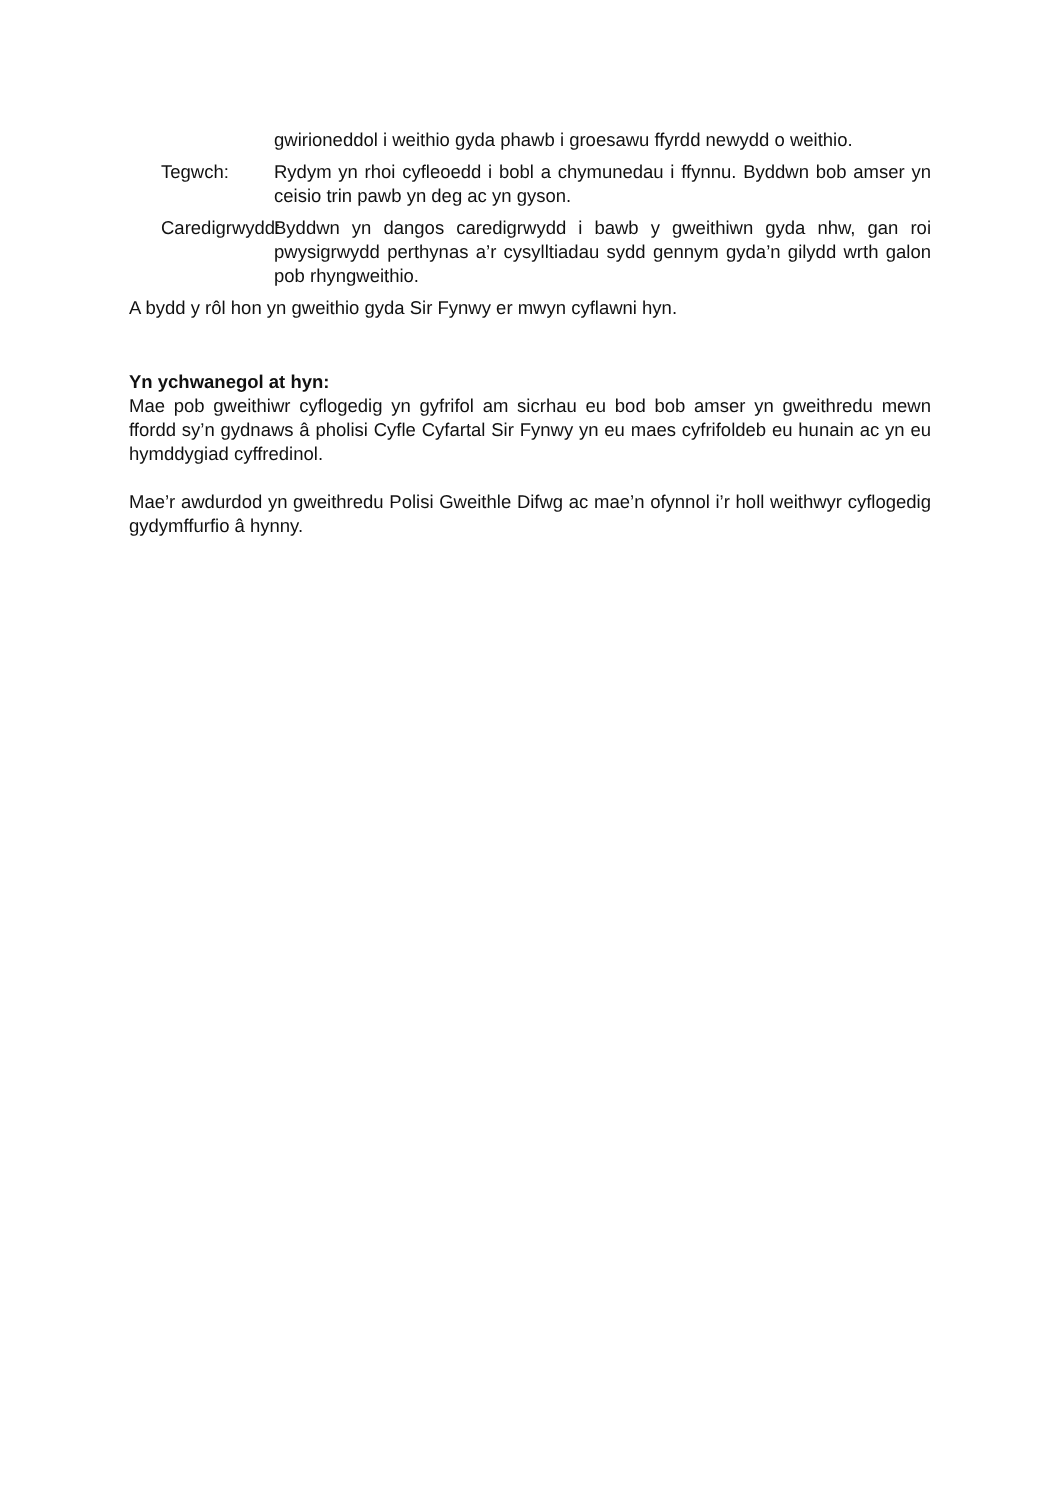gwirioneddol i weithio gyda phawb i groesawu ffyrdd newydd o weithio.
Tegwch: Rydym yn rhoi cyfleoedd i bobl a chymunedau i ffynnu. Byddwn bob amser yn ceisio trin pawb yn deg ac yn gyson.
Caredigrwydd: Byddwn yn dangos caredigrwydd i bawb y gweithiwn gyda nhw, gan roi pwysigrwydd perthynas a’r cysylltiadau sydd gennym gyda’n gilydd wrth galon pob rhyngweithio.
A bydd y rôl hon yn gweithio gyda Sir Fynwy er mwyn cyflawni hyn.
Yn ychwanegol at hyn:
Mae pob gweithiwr cyflogedig yn gyfrifol am sicrhau eu bod bob amser yn gweithredu mewn ffordd sy’n gydnaws â pholisi Cyfle Cyfartal Sir Fynwy yn eu maes cyfrifoldeb eu hunain ac yn eu hymddygiad cyffredinol.
Mae’r awdurdod yn gweithredu Polisi Gweithle Difwg ac mae’n ofynnol i’r holl weithwyr cyflogedig gydymffurfio â hynny.